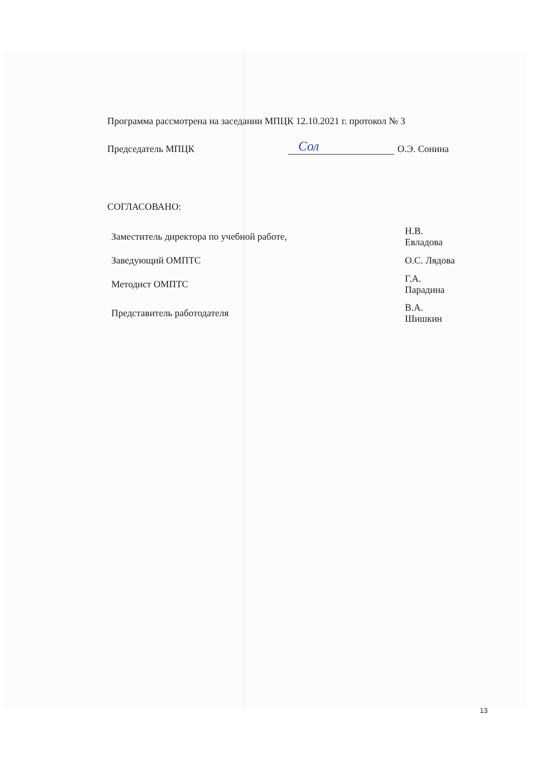Программа рассмотрена на заседании МПЦК 12.10.2021 г. протокол № 3
Председатель МПЦК Сол О.Э. Сонина
СОГЛАСОВАНО:
| Заместитель директора по учебной работе, | | Н.В. Евладова |
| Заведующий ОМПТС | | О.С. Лядова |
| Методист ОМПТС | | Г.А. Парадина |
| Представитель работодателя | | В.А. Шишкин |
13